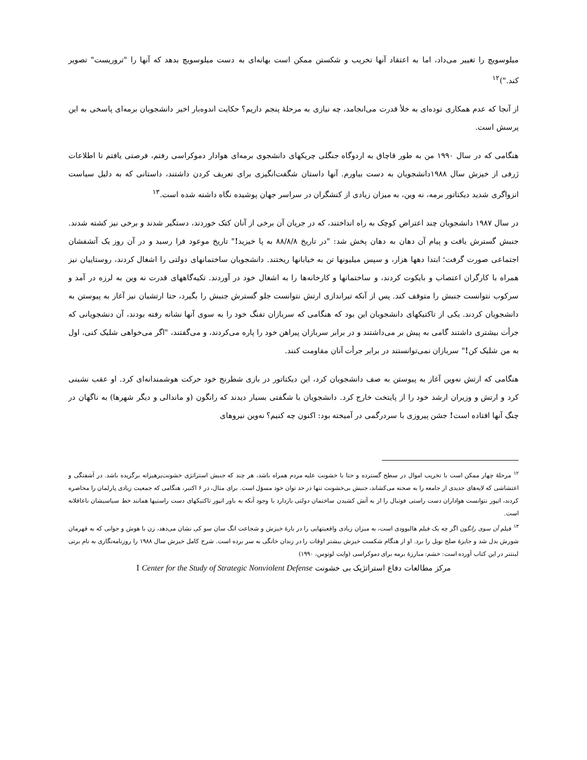میلوسویچ را تغییر می‌داد، اما به اعتقاد آنها تخریب و شکستن ممکن است بهانه‌ای به دست میلوسویچ بدهد که آنها را "تروریست" تصویر کند.")<sup>۱۲</sup>
از آنجا که عدم همکاری توده‌ای به خلأ قدرت می‌انجامد، چه نیازی به مرحلهٔ پنجم داریم؟ حکایت اندوه‌بار اخیر دانشجویان برمه‌ای پاسخی به این پرسش است.
هنگامی که در سال ۱۹۹۰ من به طور قاچاق به اردوگاه جنگلی چریکهای دانشجوی برمه‌ای هوادار دموکراسی رفتم، فرصتی یافتم تا اطلاعات ژرفی از خیزش سال ۱۹۸۸دانشجویان به دست بیاورم. آنها داستان شگفت‌انگیزی برای تعریف کردن داشتند، داستانی که به دلیل سیاست انزواگری شدید دیکتاتور برمه، نه وین، به میزان زیادی از کنشگران در سراسر جهان پوشیده نگاه داشته شده است.<sup>۱۳</sup>
در سال ۱۹۸۷ دانشجویان چند اعتراض کوچک به راه انداختند، که در جریان آن برخی از آنان کتک خوردند، دستگیر شدند و برخی نیز کشته شدند. جنبش گسترش یافت و پیام آن دهان به دهان پخش شد: "در تاریخ ۸۸/۸/۸ به پا خیزید!" تاریخ موعود فرا رسید و در آن روز یک آتشفشان اجتماعی صورت گرفت؛ ابتدا دهها هزار، و سپس میلیونها تن به خیابانها ریختند. دانشجویان ساختمانهای دولتی را اشغال کردند، روستاییان نیز همراه با کارگران اعتصاب و بایکوت کردند، و ساختمانها و کارخانه‌ها را به اشغال خود در آوردند. تکیه‌گاههای قدرت نه وین به لرزه در آمد و سرکوب نتوانست جنبش را متوقف کند. پس از آنکه تیراندازی ارتش نتوانست جلو گسترش جنبش را بگیرد، حتا ارتشیان نیز آغاز به پیوستن به دانشجویان کردند. یکی از تاکتیکهای دانشجویان این بود که هنگامی که سربازان تفنگ خود را به سوی آنها نشانه رفته بودند، آن دنشجویانی که جرأت بیشتری داشتند گامی به پیش بر می‌داشتند و در برابر سربازان پیراهن خود را پاره می‌کردند، و می‌گفتند، "اگر می‌خواهی شلیک کنی، اول به من شلیک کن!" سربازان نمی‌توانستند در برابر جرأت آنان مقاومت کنند.
هنگامی که ارتش نه‌وین آغاز به پیوستن به صف دانشجویان کرد، این دیکتاتور در بازی شطرنج خود حرکت هوشمندانه‌ای کرد. او عقب نشینی کرد و ارتش و وزیران ارشد خود را از پایتخت خارج کرد. دانشجویان با شگفتی بسیار دیدند که رانگون (و ماندالی و دیگر شهرها) به ناگهان در چنگ آنها افتاده است! جشن پیروزی با سردرگمی در آمیخته بود: اکنون چه کنیم؟ نه‌وین نیروهای
<sup>۱۲</sup> مرحلهٔ چهار ممکن است با تخریب اموال در سطح گسترده و حتا با خشونت علیه مردم همراه باشد، هر چند که جنبش استراتژی خشونت‌پرهیزانه برگزیده باشد. در آشفتگی و اعتشاشی که لایه‌های جدیدی از جامعه را به صحنه می‌کشاند، جنبش بی‌خشونت تنها در حد توان خود مسؤل است. برای مثال، در ۶ اکتبر، هنگامی که جمعیت زیادی پارلمان را محاصره کردند، اتپور نتوانست هواداران دست راستی فوتبال را از به آتش کشیدن ساختمان دولتی بازدارد با وجود آنکه به باور اتپور تاکتیکهای دست راستیها همانند خط سیاسیشان ناعاقلانه است.
<sup>۱۳</sup> فیلم آن سوی رانگون اگر چه یک فیلم هالیوودی است، به میزان زیادی واقعیتهایی را در بارهٔ خیزش و شجاعت انگ سان سو کی نشان می‌دهد، زن با هوش و جوانی که به قهرمان شورش بدل شد و جایزهٔ صلح نوبل را برد. او از هنگام شکست خیزش بیشتر اوقات را در زندان خانگی به سر برده است. شرح کامل خیزش سال ۱۹۸۸ را روزنامه‌نگاری به نام برتی لینتنر در این کتاب آورده است: خشم: مبارزهٔ برمه برای دموکراسی (وایت لوتوس، ۱۹۹۰)
مرکز مطالعات دفاع استراتژیک بی خشونت I Center for the Study of Strategic Nonviolent Defense